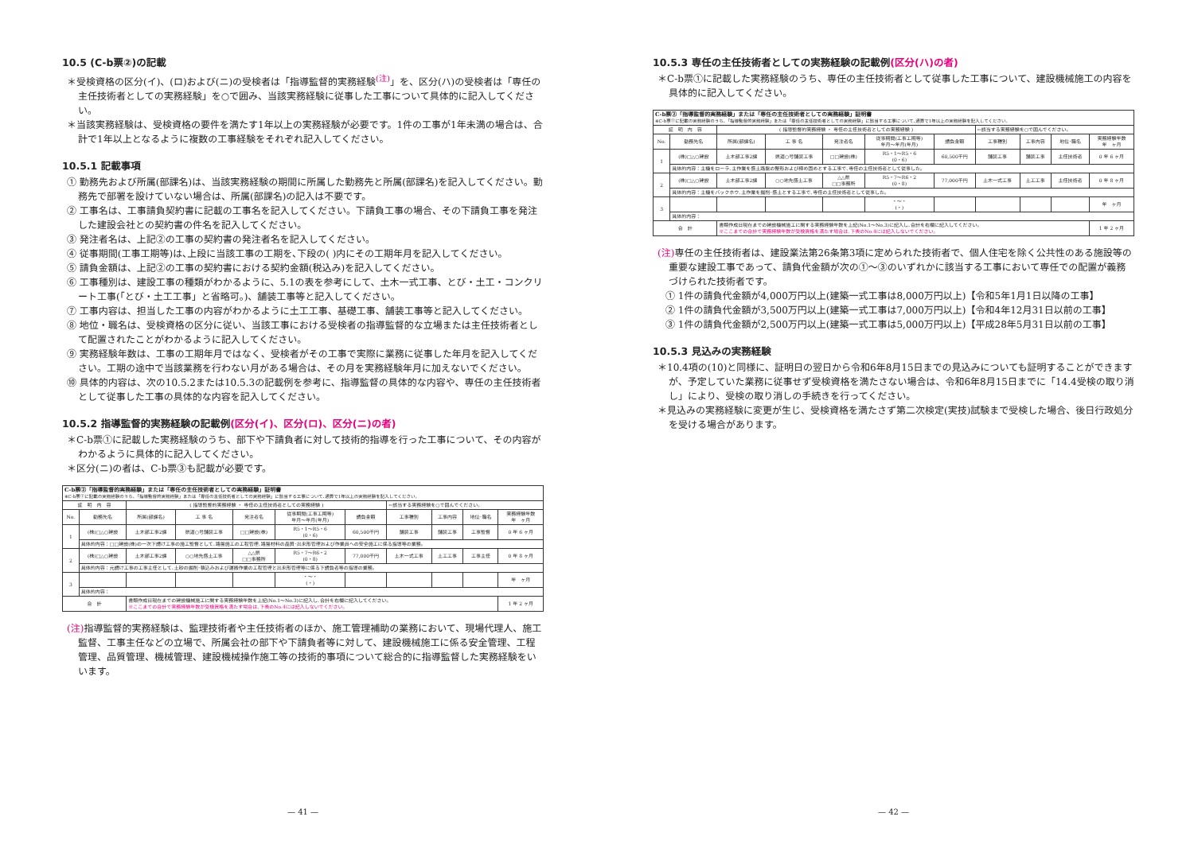10.5 (C-b票②)の記載
＊受検資格の区分(イ)、(ロ)および(ニ)の受検者は「指導監督的実務経験<sup>(注)</sup>」を、区分(ハ)の受検者は「専任の主任技術者としての実務経験」を○で囲み、当該実務経験に従事した工事について具体的に記入してください。
＊当該実務経験は、受検資格の要件を満たす1年以上の実務経験が必要です。1件の工事が1年未満の場合は、合計で1年以上となるように複数の工事経験をそれぞれ記入してください。
10.5.1 記載事項
① 勤務先および所属(部課名)は、当該実務経験の期間に所属した勤務先と所属(部課名)を記入してください。勤務先で部署を設けていない場合は、所属(部課名)の記入は不要です。
② 工事名は、工事請負契約書に記載の工事名を記入してください。下請負工事の場合、その下請負工事を発注した建設会社との契約書の件名を記入してください。
③ 発注者名は、上記②の工事の契約書の発注者名を記入してください。
④ 従事期間(工事工期等)は､上段に当該工事の工期を､下段の( )内にその工期年月を記入してください｡
⑤ 請負金額は、上記②の工事の契約書における契約金額(税込み)を記入してください。
⑥ 工事種別は、建設工事の種類がわかるように、5.1の表を参考にして、土木一式工事、とび・土工・コンクリート工事(「とび・土工工事」と省略可。)、舗装工事等と記入してください。
⑦ 工事内容は、担当した工事の内容がわかるように土工工事、基礎工事、舗装工事等と記入してください。
⑧ 地位・職名は、受検資格の区分に従い、当該工事における受検者の指導監督的な立場または主任技術者として配置されたことがわかるように記入してください。
⑨ 実務経験年数は、工事の工期年月ではなく、受検者がその工事で実際に業務に従事した年月を記入してください。工期の途中で当該業務を行わない月がある場合は、その月を実務経験年月に加えないでください。
⑩ 具体的内容は、次の10.5.2または10.5.3の記載例を参考に、指導監督の具体的な内容や、専任の主任技術者として従事した工事の具体的な内容を記入してください。
10.5.2 指導監督的実務経験の記載例(区分(イ)、区分(ロ)、区分(ニ)の者)
＊C-b票①に記載した実務経験のうち、部下や下請負者に対して技術的指導を行った工事について、その内容がわかるように具体的に記入してください。
＊区分(ニ)の者は、C-b票③も記載が必要です。
| C-b票②「指導監督的実務経験」または「専任の主任技術者としての実務経験」証明書 ※C-b票①に記載の実務経験のうち､「指導監督的実務経験」または「専任の主任技術者としての実務経験」に該当する工事について､通算で1年以上の実務経験を記入してください｡ | | | | | | | | | | |
| 証 明 内 容 | | ( 指導監督的実務経験 ・ 専任の主任技術者としての実務経験 ) | | | | | ←該当する実務経験を○で囲んでください。 | | | |
| No. | 勤務先名 | 所属(部課名) | 工 事 名 | 発注者名 | 従事期間(工事工期等) 年月～年月(年月) | 請負金額 | 工事種別 | 工事内容 | 地位･職名 | 実務経験年数 年 ヶ月 |
| 1 | (株)□△○建設 | 土木部工事2課 | 県道○号舗装工事 | □□建設(株) | R5・1～R5・6 (0・6) | 60,500千円 | 舗装工事 | 舗装工事 | 工事監督 | 0 年 6 ヶ月 |
| | 具体的内容：□□建設(株)の一次下請け工事の施工監督として､路盤施工の工程管理､路盤材料の品質･出来形管理および作業員への安全施工に係る指導等の業務。 | | | | | | | | | |
| 2 | (株)□△○建設 | 土木部工事2課 | ○○地先盛土工事 | △△県 □□事務所 | R5・7～R6・2 (0・8) | 77,000千円 | 土木一式工事 | 土工工事 | 工事主任 | 0 年 8 ヶ月 |
| | 具体的内容：元請け工事の工事主任として､土砂の掘削･積込みおよび運搬作業の工程管理と出来形管理等に係る下請負者等の指導の業務。 | | | | | | | | | |
| 3 | | | | | ・～・ (・) | | | | | 年 ヶ月 |
| | 具体的内容： | | | | | | | | | |
| 合 計 | | 書類作成日現在までの建設機械施工に関する実務経験年数を上記(No.1～No.3)に記入し､合計を右欄に記入してください｡ ※ここまでの合計で実務経験年数が受検資格を満たす場合は､下表のNo.4には記入しないでください｡ | | | | | | | | 1 年 2 ヶ月 |
(注) 指導監督的実務経験は、監理技術者や主任技術者のほか、施工管理補助の業務において、現場代理人、施工監督、工事主任などの立場で、所属会社の部下や下請負者等に対して、建設機械施工に係る安全管理、工程管理、品質管理、機械管理、建設機械操作施工等の技術的事項について総合的に指導監督した実務経験をいいます。
— 41 —
10.5.3 専任の主任技術者としての実務経験の記載例(区分(ハ)の者)
＊C-b票①に記載した実務経験のうち、専任の主任技術者として従事した工事について、建設機械施工の内容を具体的に記入してください。
| C-b票②「指導監督的実務経験」または「専任の主任技術者としての実務経験」証明書 ※C-b票①に記載の実務経験のうち､「指導監督的実務経験」または「専任の主任技術者としての実務経験」に該当する工事について､通算で1年以上の実務経験を記入してください｡ | | | | | | | | | | |
| 証 明 内 容 | | ( 指導監督的実務経験 ・ 専任の主任技術者としての実務経験 ) | | | | | ←該当する実務経験を○で囲んでください。 | | | |
| No. | 勤務先名 | 所属(部課名) | 工 事 名 | 発注者名 | 従事期間(工事工期等) 年月～年月(年月) | 請負金額 | 工事種別 | 工事内容 | 地位･職名 | 実務経験年数 年 ヶ月 |
| 1 | (株)□△○建設 | 土木部工事2課 | 県道○号舗装工事 | □□建設(株) | R5・1～R5・6 (0・6) | 60,500千円 | 舗装工事 | 舗装工事 | 主任技術者 | 0 年 6 ヶ月 |
| | 具体的内容：主機をローラ､主作業を盛土路盤の整形および締め固めとする工事で､専任の主任技術者として従事した。 | | | | | | | | | |
| 2 | (株)□△○建設 | 土木部工事2課 | ○○地先盛土工事 | △△県 □□事務所 | R5・7～R6・2 (0・8) | 77,000千円 | 土木一式工事 | 土工工事 | 主任技術者 | 0 年 8 ヶ月 |
| | 具体的内容：主機をバックホウ､主作業を掘削･盛土とする工事で､専任の主任技術者として従事した。 | | | | | | | | | |
| 3 | | | | | ・～・ (・) | | | | | 年 ヶ月 |
| | 具体的内容： | | | | | | | | | |
| 合 計 | | 書類作成日現在までの建設機械施工に関する実務経験年数を上記(No.1～No.3)に記入し､合計を右欄に記入してください｡ ※ここまでの合計で実務経験年数が受検資格を満たす場合は､下表のNo.4には記入しないでください｡ | | | | | | | | 1 年 2 ヶ月 |
(注) 専任の主任技術者は、建設業法第26条第3項に定められた技術者で、個人住宅を除く公共性のある施設等の重要な建設工事であって、請負代金額が次の①～③のいずれかに該当する工事において専任での配置が義務づけられた技術者です。
① 1件の請負代金額が4,000万円以上(建築一式工事は8,000万円以上)【令和5年1月1日以降の工事】
② 1件の請負代金額が3,500万円以上(建築一式工事は7,000万円以上)【令和4年12月31日以前の工事】
③ 1件の請負代金額が2,500万円以上(建築一式工事は5,000万円以上)【平成28年5月31日以前の工事】
10.5.3 見込みの実務経験
＊10.4項の(10)と同様に、証明日の翌日から令和6年8月15日までの見込みについても証明することができますが、予定していた業務に従事せず受検資格を満たさない場合は、令和6年8月15日までに「14.4受検の取り消し」により、受検の取り消しの手続きを行ってください。
＊見込みの実務経験に変更が生じ、受検資格を満たさず第二次検定(実技)試験まで受検した場合、後日行政処分を受ける場合があります。
— 42 —